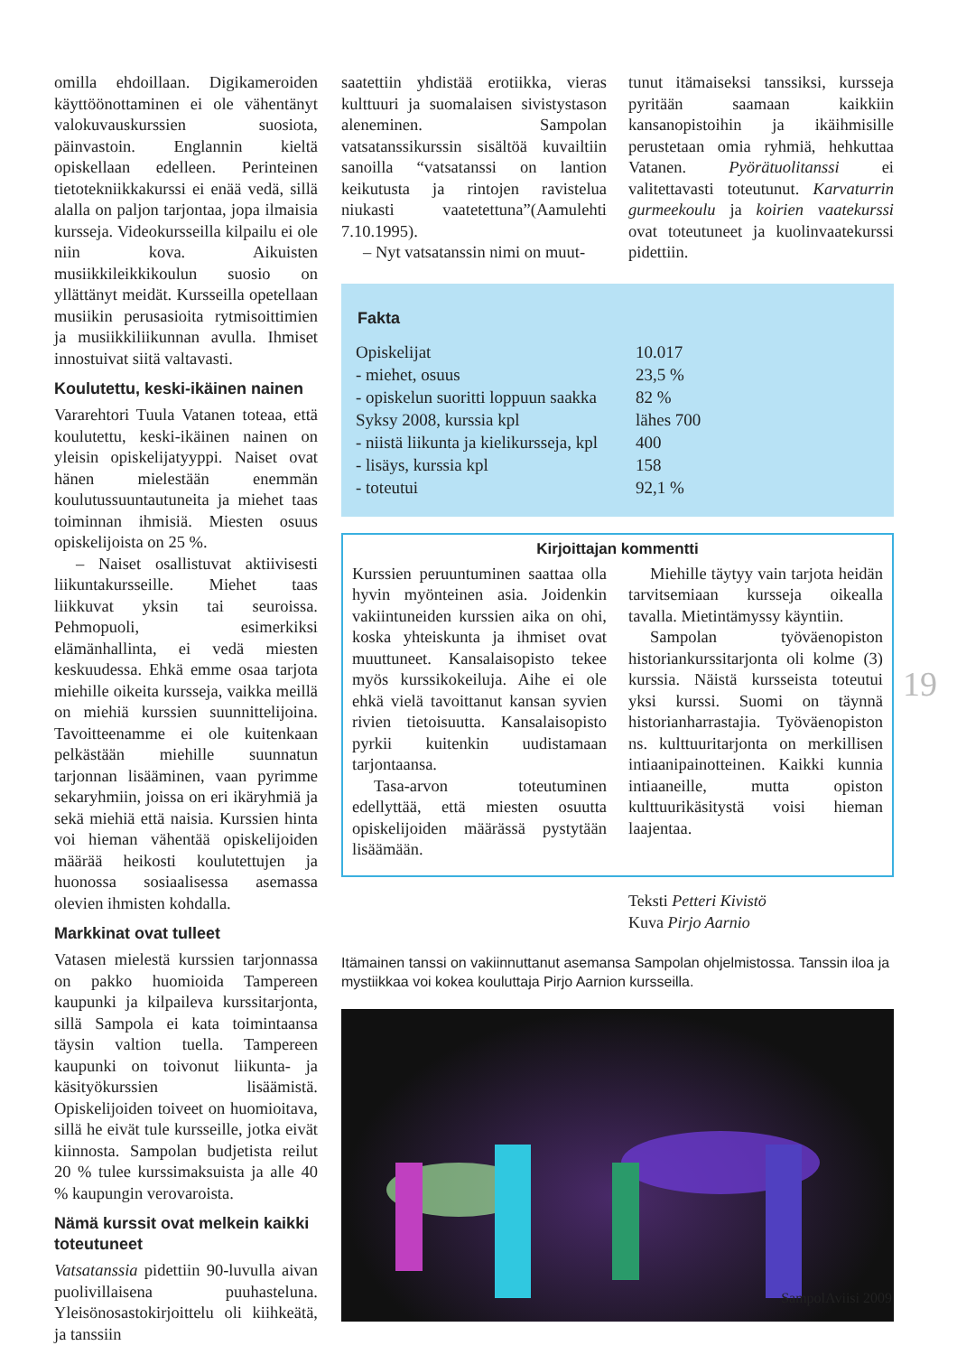omilla ehdoillaan. Digikameroiden käyttöönottaminen ei ole vähentänyt valokuvauskurssien suosiota, päinvastoin. Englannin kieltä opiskellaan edelleen. Perinteinen tietotekniikkakurssi ei enää vedä, sillä alalla on paljon tarjontaa, jopa ilmaisia kursseja. Videokursseilla kilpailu ei ole niin kova. Aikuisten musiikkileikkikoulun suosio on yllättänyt meidät. Kursseilla opetellaan musiikin perusasioita rytmisoittimien ja musiikkiliikunnan avulla. Ihmiset innostuivat siitä valtavasti.
Koulutettu, keski-ikäinen nainen
Vararehtori Tuula Vatanen toteaa, että koulutettu, keski-ikäinen nainen on yleisin opiskelijatyyppi. Naiset ovat hänen mielestään enemmän koulutussuuntautuneita ja miehet taas toiminnan ihmisiä. Miesten osuus opiskelijoista on 25 %.
– Naiset osallistuvat aktiivisesti liikuntakursseille. Miehet taas liikkuvat yksin tai seuroissa. Pehmopuoli, esimerkiksi elämänhallinta, ei vedä miesten keskuudessa. Ehkä emme osaa tarjota miehille oikeita kursseja, vaikka meillä on miehiä kurssien suunnittelijoina. Tavoitteenamme ei ole kuitenkaan pelkästään miehille suunnatun tarjonnan lisääminen, vaan pyrimme sekaryhmiin, joissa on eri ikäryhmiä ja sekä miehiä että naisia. Kurssien hinta voi hieman vähentää opiskelijoiden määrää heikosti koulutettujen ja huonossa sosiaalisessa asemassa olevien ihmisten kohdalla.
Markkinat ovat tulleet
Vatasen mielestä kurssien tarjonnassa on pakko huomioida Tampereen kaupunki ja kilpaileva kurssitarjonta, sillä Sampola ei kata toimintaansa täysin valtion tuella. Tampereen kaupunki on toivonut liikunta- ja käsityökurssien lisäämistä. Opiskelijoiden toiveet on huomioitava, sillä he eivät tule kursseille, jotka eivät kiinnosta. Sampolan budjetista reilut 20 % tulee kurssimaksuista ja alle 40 % kaupungin verovaroista.
Nämä kurssit ovat melkein kaikki toteutuneet
Vatsatanssia pidettiin 90-luvulla aivan puolivillaisena puuhasteluna. Yleisönosastokirjoittelu oli kiihkeätä, ja tanssiin
saatettiin yhdistää erotiikka, vieras kulttuuri ja suomalaisen sivistystason aleneminen. Sampolan vatsatanssikurssin sisältöä kuvailtiin sanoilla “vatsatanssi on lantion keikutusta ja rintojen ravistelua niukasti vaatetettuna”(Aamulehti 7.10.1995).
– Nyt vatsatanssin nimi on muut-
tunut itämaiseksi tanssiksi, kursseja pyritään saamaan kaikkiin kansanopistoihin ja ikäihmisille perustetaan omia ryhmiä, hehkuttaa Vatanen. Pyörätuolitanssi ei valitettavasti toteutunut. Karvaturrin gurmeekoulu ja koirien vaatekurssi ovat toteutuneet ja kuolinvaatekurssi pidettiin.
Fakta
| Opiskelijat | 10.017 |
| - miehet, osuus | 23,5 % |
| - opiskelun suoritti loppuun saakka | 82 % |
| Syksy 2008, kurssia kpl | lähes 700 |
| - niistä liikunta ja kielikursseja, kpl | 400 |
| - lisäys, kurssia kpl | 158 |
| - toteutui | 92,1 % |
Kirjoittajan kommentti
Kurssien peruuntuminen saattaa olla hyvin myönteinen asia. Joidenkin vakiintuneiden kurssien aika on ohi, koska yhteiskunta ja ihmiset ovat muuttuneet. Kansalaisopisto tekee myös kurssikokeiluja. Aihe ei ole ehkä vielä tavoittanut kansan syvien rivien tietoisuutta. Kansalaisopisto pyrkii kuitenkin uudistamaan tarjontaansa.
Tasa-arvon toteutuminen edellyttää, että miesten osuutta opiskelijoiden määrässä pystytään lisäämään.
Miehille täytyy vain tarjota heidän tarvitsemiaan kursseja oikealla tavalla. Mietintämyssy käyntiin.
Sampolan työväenopiston historiankurssitarjonta oli kolme (3) kurssia. Näistä kursseista toteutui yksi kurssi. Suomi on täynnä historianharrastajia. Työväenopiston ns. kulttuuritarjonta on merkillisen intiaanipainotteinen. Kaikki kunnia intiaaneille, mutta opiston kulttuurikäsitystä voisi hieman laajentaa.
Teksti Petteri Kivistö
Kuva Pirjo Aarnio
Itämainen tanssi on vakiinnuttanut asemansa Sampolan ohjelmistossa. Tanssin iloa ja mystiikkaa voi kokea kouluttaja Pirjo Aarnion kursseilla.
19
SampolAviisi 2009